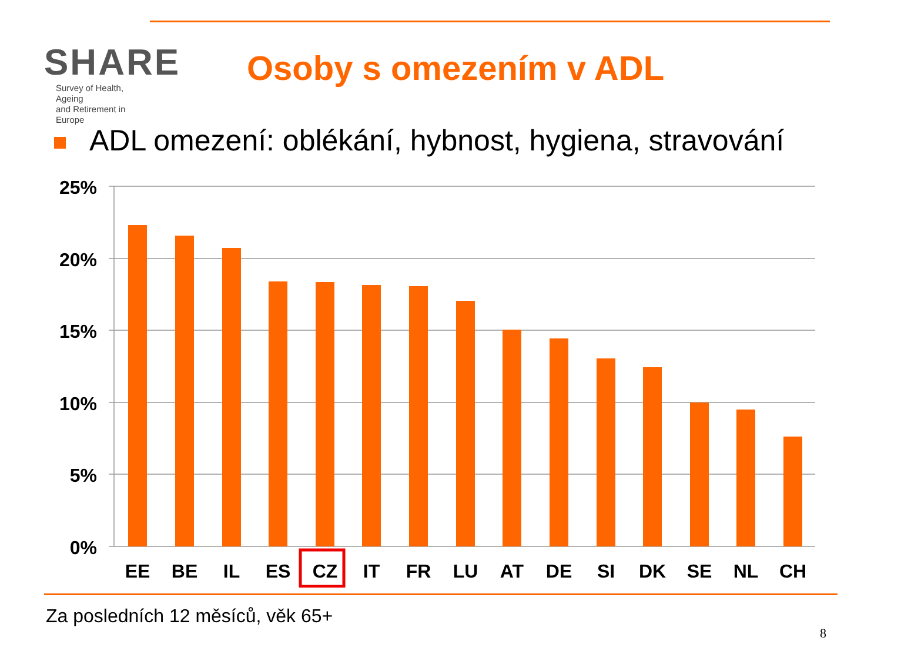SHARE
Survey of Health, Ageing
and Retirement in Europe
Osoby s omezením v ADL
ADL omezení: oblékání, hybnost, hygiena, stravování
25%
20%
15%
10%
5%
0%
EE
BE
IL
ES
CZ
IT
FR
LU
AT
DE
SI
DK
SE
NL
CH
Za posledních 12 měsíců, věk 65+
8